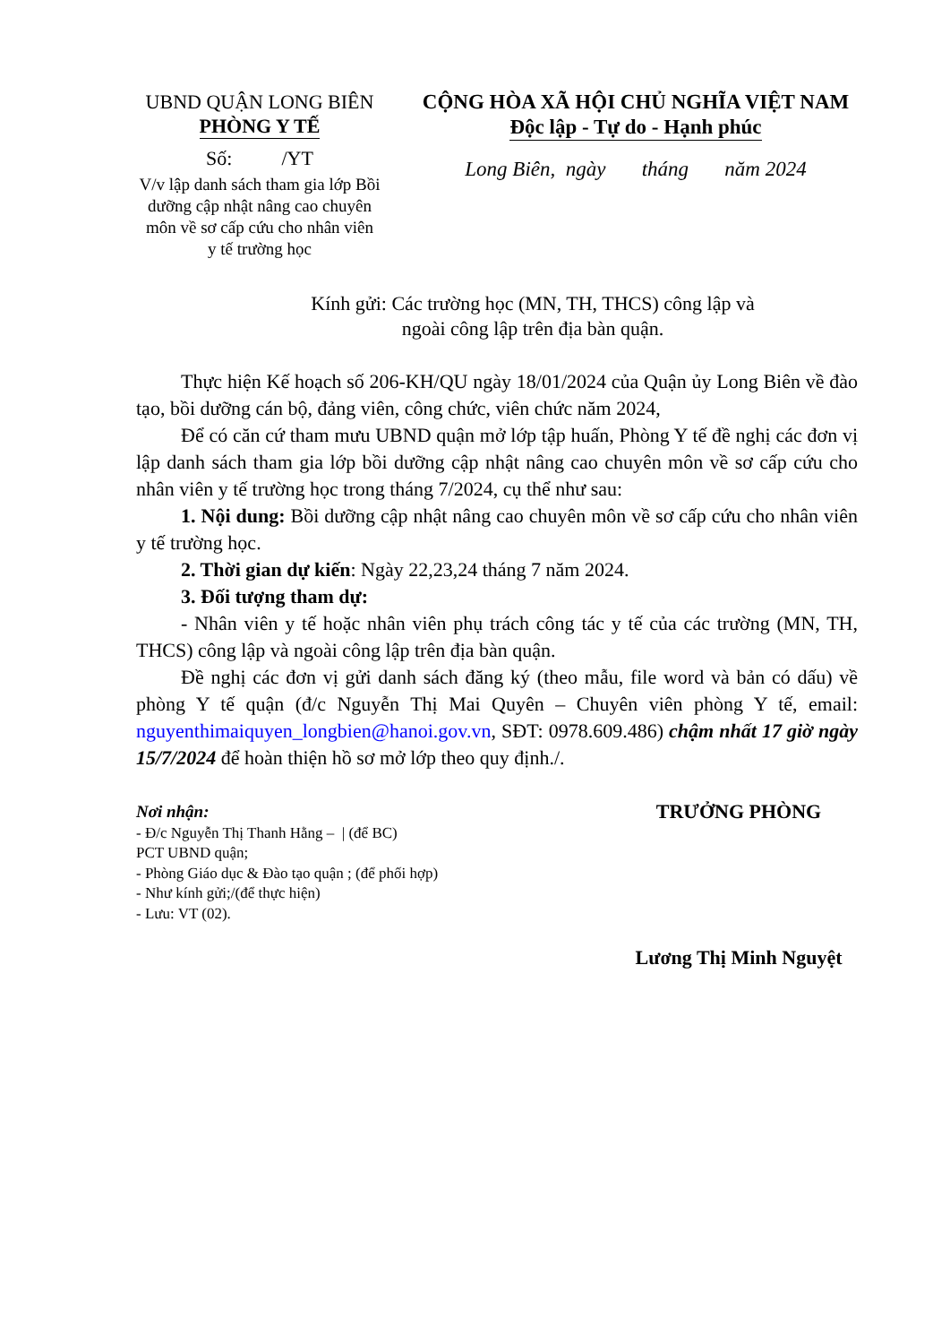UBND QUẬN LONG BIÊN
PHÒNG Y TẾ
Số: /YT
V/v lập danh sách tham gia lớp Bồi
dưỡng cập nhật nâng cao chuyên
môn về sơ cấp cứu cho nhân viên
y tế trường học
CỘNG HÒA XÃ HỘI CHỦ NGHĨA VIỆT NAM
Độc lập - Tự do - Hạnh phúc
Long Biên, ngày tháng năm 2024
Kính gửi: Các trường học (MN, TH, THCS) công lập và
ngoài công lập trên địa bàn quận.
Thực hiện Kế hoạch số 206-KH/QU ngày 18/01/2024 của Quận ủy Long Biên về đào tạo, bồi dưỡng cán bộ, đảng viên, công chức, viên chức năm 2024,
Để có căn cứ tham mưu UBND quận mở lớp tập huấn, Phòng Y tế đề nghị các đơn vị lập danh sách tham gia lớp bồi dưỡng cập nhật nâng cao chuyên môn về sơ cấp cứu cho nhân viên y tế trường học trong tháng 7/2024, cụ thể như sau:
1. Nội dung: Bồi dưỡng cập nhật nâng cao chuyên môn về sơ cấp cứu cho nhân viên y tế trường học.
2. Thời gian dự kiến: Ngày 22,23,24 tháng 7 năm 2024.
3. Đối tượng tham dự:
- Nhân viên y tế hoặc nhân viên phụ trách công tác y tế của các trường (MN, TH, THCS) công lập và ngoài công lập trên địa bàn quận.
Đề nghị các đơn vị gửi danh sách đăng ký (theo mẫu, file word và bản có dấu) về phòng Y tế quận (đ/c Nguyễn Thị Mai Quyên – Chuyên viên phòng Y tế, email: nguyenthimaiquyen_longbien@hanoi.gov.vn, SĐT: 0978.609.486) chậm nhất 17 giờ ngày 15/7/2024 để hoàn thiện hồ sơ mở lớp theo quy định./.
Nơi nhận:
- Đ/c Nguyễn Thị Thanh Hằng – | (để BC)
PCT UBND quận;
- Phòng Giáo dục & Đào tạo quận ; (để phối hợp)
- Như kính gửi;/(để thực hiện)
- Lưu: VT (02).
TRƯỞNG PHÒNG
Lương Thị Minh Nguyệt